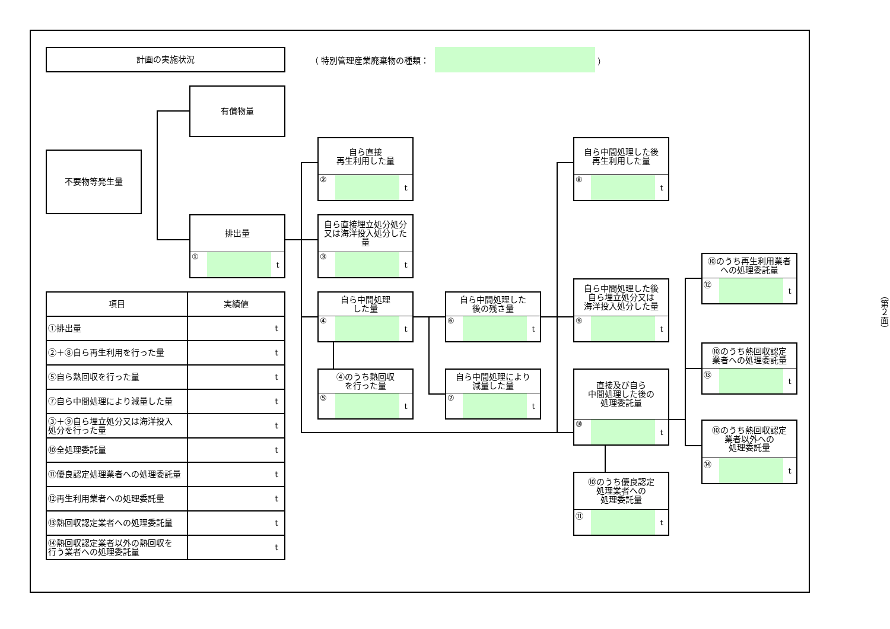計画の実施状況
（ 特別管理産業廃棄物の種類： ）
有償物量
不要物等発生量
排出量
① t
自ら直接
再生利用した量
② t
自ら直接埋立処分処分
又は海洋投入処分した量
③ t
自ら中間処理した後
再生利用した量
⑧ t
⑩のうち再生利用業者
への処理委託量
⑫ t
| 項目 | 実績値 |
| --- | --- |
| ①排出量 | t |
| ②＋⑧自ら再生利用を行った量 | t |
| ⑤自ら熱回収を行った量 | t |
| ⑦自ら中間処理により減量した量 | t |
| ③＋⑨自ら埋立処分又は海洋投入 処分を行った量 | t |
| ⑩全処理委託量 | t |
| ⑪優良認定処理業者への処理委託量 | t |
| ⑫再生利用業者への処理委託量 | t |
| ⑬熱回収認定業者への処理委託量 | t |
| ⑭熱回収認定業者以外の熱回収を 行う業者への処理委託量 | t |
自ら中間処理
した量
④ t
自ら中間処理した
後の残さ量
⑥ t
自ら中間処理した後
自ら埋立処分又は
海洋投入処分した量
⑨ t
（第２面）
⑩のうち熱回収認定
業者への処理委託量
⑬ t
④のうち熱回収
を行った量
⑤ t
自ら中間処理により
減量した量
⑦ t
直接及び自ら
中間処理した後の
処理委託量
⑩ t
⑩のうち熱回収認定
業者以外への
処理委託量
⑭ t
⑩のうち優良認定
処理業者への
処理委託量
⑪ t